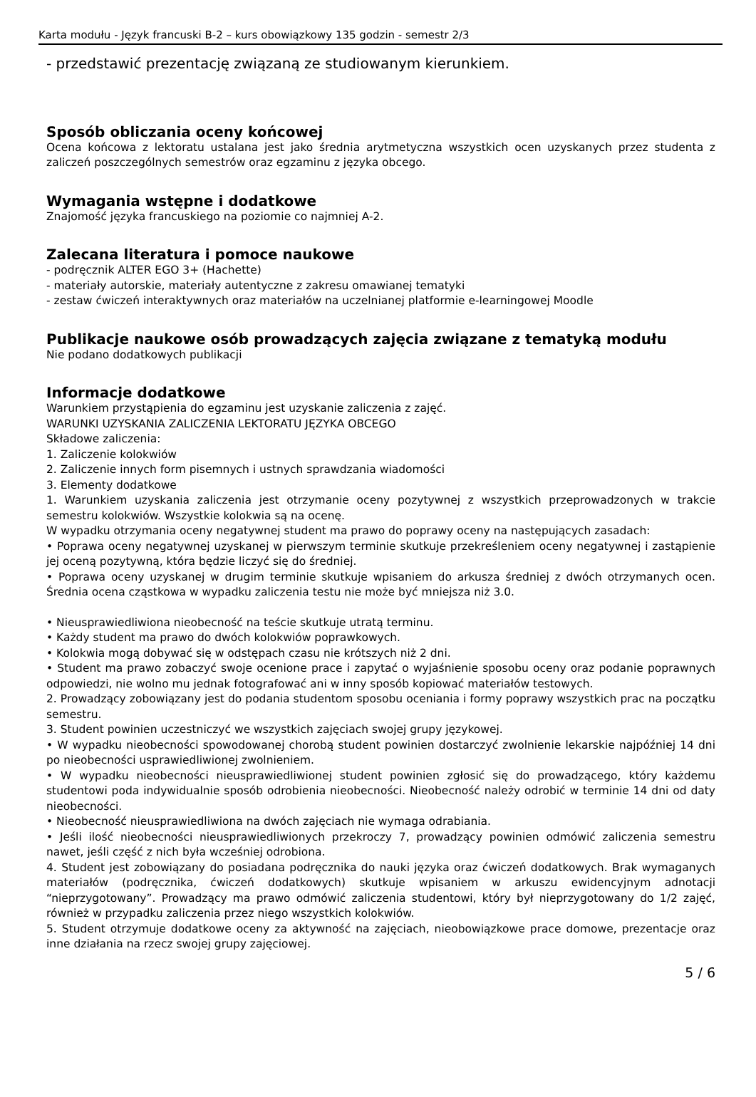Karta modułu - Język francuski B-2 – kurs obowiązkowy 135 godzin - semestr 2/3
- przedstawić prezentację związaną ze studiowanym kierunkiem.
Sposób obliczania oceny końcowej
Ocena końcowa z lektoratu ustalana jest jako średnia arytmetyczna wszystkich ocen uzyskanych przez studenta z zaliczeń poszczególnych semestrów oraz egzaminu z języka obcego.
Wymagania wstępne i dodatkowe
Znajomość języka francuskiego na poziomie co najmniej A-2.
Zalecana literatura i pomoce naukowe
- podręcznik ALTER EGO 3+ (Hachette)
- materiały autorskie, materiały autentyczne z zakresu omawianej tematyki
- zestaw ćwiczeń interaktywnych oraz materiałów na uczelnianej platformie e-learningowej Moodle
Publikacje naukowe osób prowadzących zajęcia związane z tematyką modułu
Nie podano dodatkowych publikacji
Informacje dodatkowe
Warunkiem przystąpienia do egzaminu jest uzyskanie zaliczenia z zajęć.
WARUNKI UZYSKANIA ZALICZENIA LEKTORATU JĘZYKA OBCEGO
Składowe zaliczenia:
1. Zaliczenie kolokwiów
2. Zaliczenie innych form pisemnych i ustnych sprawdzania wiadomości
3. Elementy dodatkowe
1. Warunkiem uzyskania zaliczenia jest otrzymanie oceny pozytywnej z wszystkich przeprowadzonych w trakcie semestru kolokwiów. Wszystkie kolokwia są na ocenę.
W wypadku otrzymania oceny negatywnej student ma prawo do poprawy oceny na następujących zasadach:
• Poprawa oceny negatywnej uzyskanej w pierwszym terminie skutkuje przekreśleniem oceny negatywnej i zastąpienie jej oceną pozytywną, która będzie liczyć się do średniej.
• Poprawa oceny uzyskanej w drugim terminie skutkuje wpisaniem do arkusza średniej z dwóch otrzymanych ocen. Średnia ocena cząstkowa w wypadku zaliczenia testu nie może być mniejsza niż 3.0.
• Nieusprawiedliwiona nieobecność na teście skutkuje utratą terminu.
• Każdy student ma prawo do dwóch kolokwiów poprawkowych.
• Kolokwia mogą dobywać się w odstępach czasu nie krótszych niż 2 dni.
• Student ma prawo zobaczyć swoje ocenione prace i zapytać o wyjaśnienie sposobu oceny oraz podanie poprawnych odpowiedzi, nie wolno mu jednak fotografować ani w inny sposób kopiować materiałów testowych.
2. Prowadzący zobowiązany jest do podania studentom sposobu oceniania i formy poprawy wszystkich prac na początku semestru.
3. Student powinien uczestniczyć we wszystkich zajęciach swojej grupy językowej.
• W wypadku nieobecności spowodowanej chorobą student powinien dostarczyć zwolnienie lekarskie najpóźniej 14 dni po nieobecności usprawiedliwionej zwolnieniem.
• W wypadku nieobecności nieusprawiedliwionej student powinien zgłosić się do prowadzącego, który każdemu studentowi poda indywidualnie sposób odrobienia nieobecności. Nieobecność należy odrobić w terminie 14 dni od daty nieobecności.
• Nieobecność nieusprawiedliwiona na dwóch zajęciach nie wymaga odrabiania.
• Jeśli ilość nieobecności nieusprawiedliwionych przekroczy 7, prowadzący powinien odmówić zaliczenia semestru nawet, jeśli część z nich była wcześniej odrobiona.
4. Student jest zobowiązany do posiadana podręcznika do nauki języka oraz ćwiczeń dodatkowych. Brak wymaganych materiałów (podręcznika, ćwiczeń dodatkowych) skutkuje wpisaniem w arkuszu ewidencyjnym adnotacji “nieprzygotowany”. Prowadzący ma prawo odmówić zaliczenia studentowi, który był nieprzygotowany do 1/2 zajęć, również w przypadku zaliczenia przez niego wszystkich kolokwiów.
5. Student otrzymuje dodatkowe oceny za aktywność na zajęciach, nieobowiązkowe prace domowe, prezentacje oraz inne działania na rzecz swojej grupy zajęciowej.
5 / 6